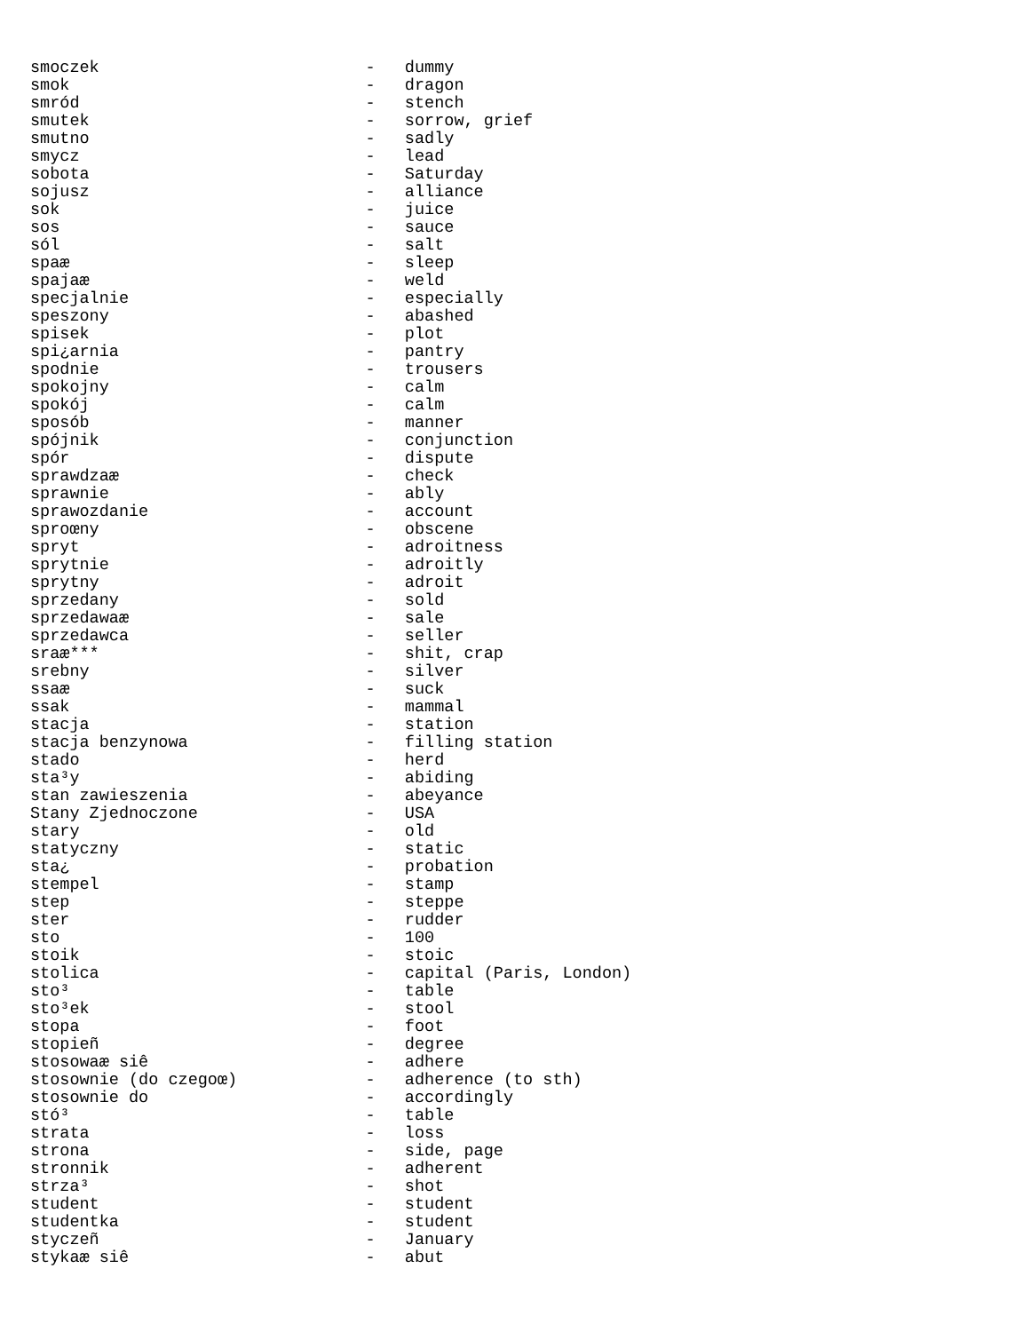smoczek                           -   dummy
smok                              -   dragon
smród                             -   stench
smutek                            -   sorrow, grief
smutno                            -   sadly
smycz                             -   lead
sobota                            -   Saturday
sojusz                            -   alliance
sok                               -   juice
sos                               -   sauce
sól                               -   salt
spaæ                              -   sleep
spajaæ                            -   weld
specjalnie                        -   especially
speszony                          -   abashed
spisek                            -   plot
spi¿arnia                         -   pantry
spodnie                           -   trousers
spokojny                          -   calm
spokój                            -   calm
sposób                            -   manner
spójnik                           -   conjunction
spór                              -   dispute
sprawdzaæ                         -   check
sprawnie                          -   ably
sprawozdanie                      -   account
sproœny                           -   obscene
spryt                             -   adroitness
sprytnie                          -   adroitly
sprytny                           -   adroit
sprzedany                         -   sold
sprzedawaæ                        -   sale
sprzedawca                        -   seller
sraæ***                           -   shit, crap
srebny                            -   silver
ssaæ                              -   suck
ssak                              -   mammal
stacja                            -   station
stacja benzynowa                  -   filling station
stado                             -   herd
sta³y                             -   abiding
stan zawieszenia                  -   abeyance
Stany Zjednoczone                 -   USA
stary                             -   old
statyczny                         -   static
sta¿                              -   probation
stempel                           -   stamp
step                              -   steppe
ster                              -   rudder
sto                               -   100
stoik                             -   stoic
stolica                           -   capital (Paris, London)
sto³                              -   table
sto³ek                            -   stool
stopa                             -   foot
stopieñ                           -   degree
stosowaæ siê                      -   adhere
stosownie (do czegoœ)             -   adherence (to sth)
stosownie do                      -   accordingly
stó³                              -   table
strata                            -   loss
strona                            -   side, page
stronnik                          -   adherent
strza³                            -   shot
student                           -   student
studentka                         -   student
styczeñ                           -   January
stykaæ siê                        -   abut